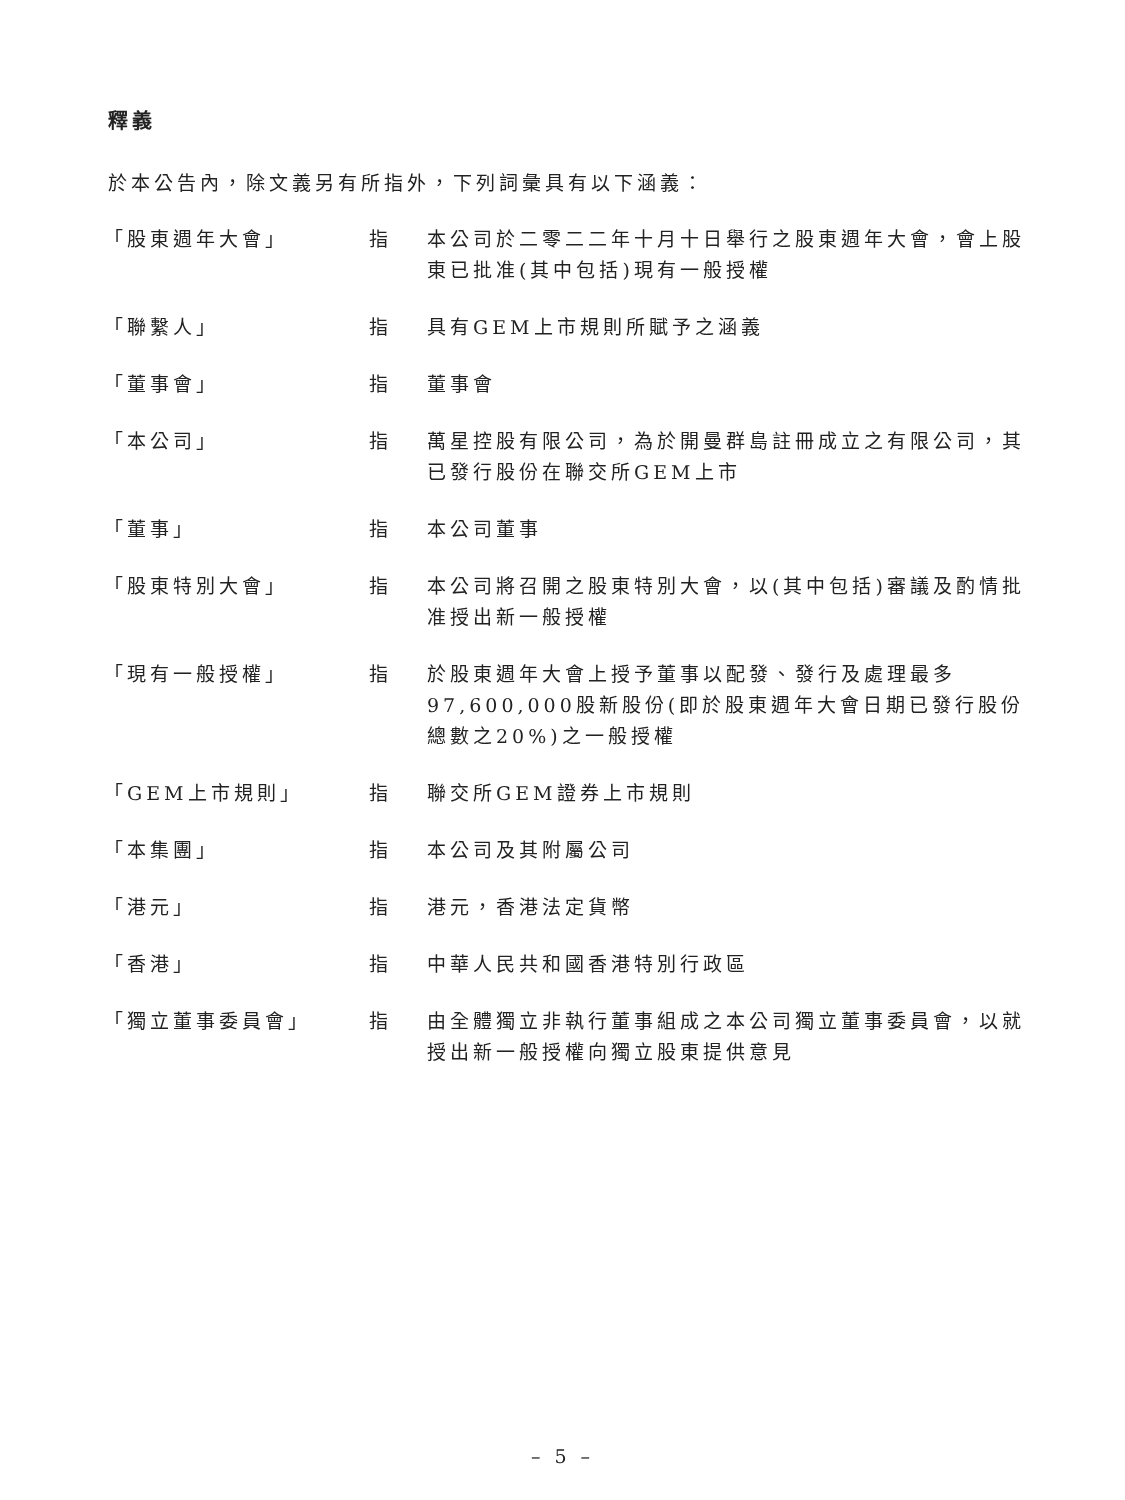釋義
於本公告內，除文義另有所指外，下列詞彙具有以下涵義：
| 「股東週年大會」 | 指 | 本公司於二零二二年十月十日舉行之股東週年大會，會上股東已批准(其中包括)現有一般授權 |
| 「聯繫人」 | 指 | 具有GEM上市規則所賦予之涵義 |
| 「董事會」 | 指 | 董事會 |
| 「本公司」 | 指 | 萬星控股有限公司，為於開曼群島註冊成立之有限公司，其已發行股份在聯交所GEM上市 |
| 「董事」 | 指 | 本公司董事 |
| 「股東特別大會」 | 指 | 本公司將召開之股東特別大會，以(其中包括)審議及酌情批准授出新一般授權 |
| 「現有一般授權」 | 指 | 於股東週年大會上授予董事以配發、發行及處理最多97,600,000股新股份(即於股東週年大會日期已發行股份總數之20%)之一般授權 |
| 「GEM上市規則」 | 指 | 聯交所GEM證券上市規則 |
| 「本集團」 | 指 | 本公司及其附屬公司 |
| 「港元」 | 指 | 港元，香港法定貨幣 |
| 「香港」 | 指 | 中華人民共和國香港特別行政區 |
| 「獨立董事委員會」 | 指 | 由全體獨立非執行董事組成之本公司獨立董事委員會，以就授出新一般授權向獨立股東提供意見 |
– 5 –